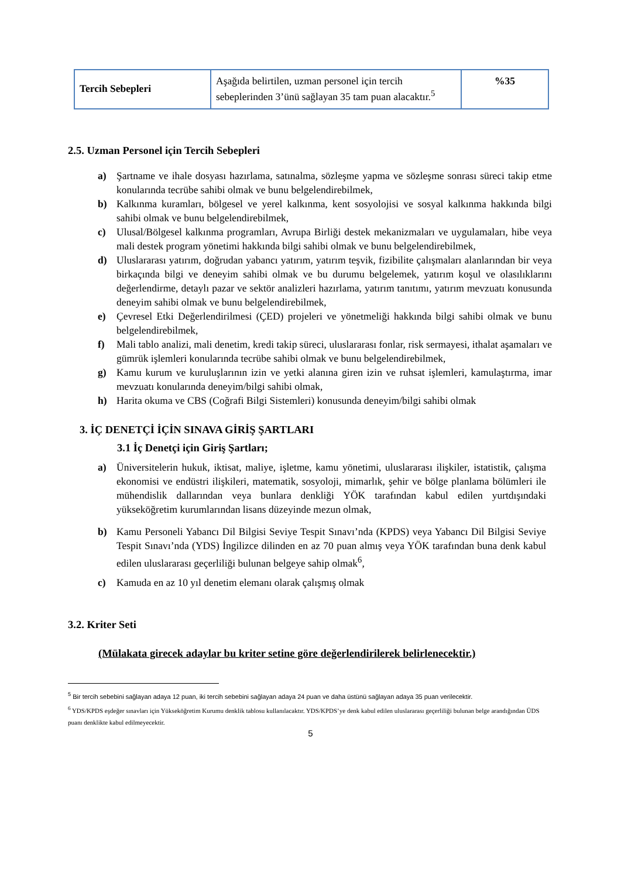| Tercih Sebepleri | Aşağıda belirtilen, uzman personel için tercih sebeplerinden 3’ünü sağlayan 35 tam puan alacaktır.<sup>5</sup> | %35 |
2.5. Uzman Personel için Tercih Sebepleri
a) Şartname ve ihale dosyası hazırlama, satınalma, sözleşme yapma ve sözleşme sonrası süreci takip etme konularında tecrübe sahibi olmak ve bunu belgelendirebilmek,
b) Kalkınma kuramları, bölgesel ve yerel kalkınma, kent sosyolojisi ve sosyal kalkınma hakkında bilgi sahibi olmak ve bunu belgelendirebilmek,
c) Ulusal/Bölgesel kalkınma programları, Avrupa Birliği destek mekanizmaları ve uygulamaları, hibe veya mali destek program yönetimi hakkında bilgi sahibi olmak ve bunu belgelendirebilmek,
d) Uluslararası yatırım, doğrudan yabancı yatırım, yatırım teşvik, fizibilite çalışmaları alanlarından bir veya birkaçında bilgi ve deneyim sahibi olmak ve bu durumu belgelemek, yatırım koşul ve olasılıklarını değerlendirme, detaylı pazar ve sektör analizleri hazırlama, yatırım tanıtımı, yatırım mevzuatı konusunda deneyim sahibi olmak ve bunu belgelendirebilmek,
e) Çevresel Etki Değerlendirilmesi (ÇED) projeleri ve yönetmeliği hakkında bilgi sahibi olmak ve bunu belgelendirebilmek,
f) Mali tablo analizi, mali denetim, kredi takip süreci, uluslararası fonlar, risk sermayesi, ithalat aşamaları ve gümrük işlemleri konularında tecrübe sahibi olmak ve bunu belgelendirebilmek,
g) Kamu kurum ve kuruluşlarının izin ve yetki alanına giren izin ve ruhsat işlemleri, kamulaştırma, imar mevzuatı konularında deneyim/bilgi sahibi olmak,
h) Harita okuma ve CBS (Coğrafi Bilgi Sistemleri) konusunda deneyim/bilgi sahibi olmak
3. İÇ DENETÇİ İÇİN SINAVA GİRİŞ ŞARTLARI
3.1 İç Denetçi için Giriş Şartları;
a) Üniversitelerin hukuk, iktisat, maliye, işletme, kamu yönetimi, uluslararası ilişkiler, istatistik, çalışma ekonomisi ve endüstri ilişkileri, matematik, sosyoloji, mimarlık, şehir ve bölge planlama bölümleri ile mühendislik dallarından veya bunlara denkliği YÖK tarafından kabul edilen yurtdışındaki yükseköğretim kurumlarından lisans düzeyinde mezun olmak,
b) Kamu Personeli Yabancı Dil Bilgisi Seviye Tespit Sınavı’nda (KPDS) veya Yabancı Dil Bilgisi Seviye Tespit Sınavı’nda (YDS) İngilizce dilinden en az 70 puan almış veya YÖK tarafından buna denk kabul edilen uluslararası geçerliliği bulunan belgeye sahip olmak<sup>6</sup>,
c) Kamuda en az 10 yıl denetim elemanı olarak çalışmış olmak
3.2. Kriter Seti
(Mülakata girecek adaylar bu kriter setine göre değerlendirilerek belirlenecektir.)
<sup>5</sup> Bir tercih sebebini sağlayan adaya 12 puan, iki tercih sebebini sağlayan adaya 24 puan ve daha üstünü sağlayan adaya 35 puan verilecektir.
<sup>6</sup> YDS/KPDS eşdeğer sınavları için Yükseköğretim Kurumu denklik tablosu kullanılacaktır. YDS/KPDS’ye denk kabul edilen uluslararası geçerliliği bulunan belge arandığından ÜDS puanı denklikte kabul edilmeyecektir.
5